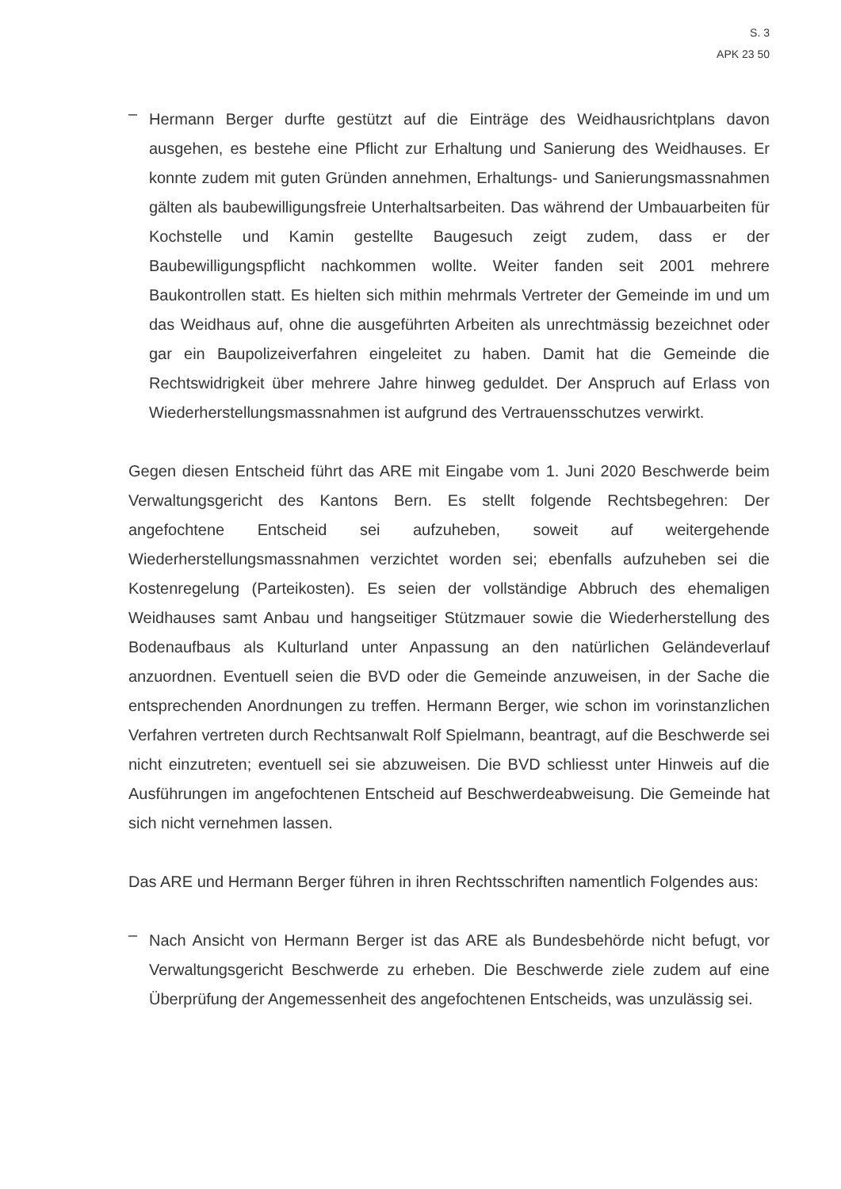S. 3
APK 23 50
–
Hermann Berger durfte gestützt auf die Einträge des Weidhausrichtplans davon ausgehen, es bestehe eine Pflicht zur Erhaltung und Sanierung des Weidhauses. Er konnte zudem mit guten Gründen annehmen, Erhaltungs- und Sanierungsmassnahmen gälten als baubewilligungsfreie Unterhaltsarbeiten. Das während der Umbauarbeiten für Kochstelle und Kamin gestellte Baugesuch zeigt zudem, dass er der Baubewilligungspflicht nachkommen wollte. Weiter fanden seit 2001 mehrere Baukontrollen statt. Es hielten sich mithin mehrmals Vertreter der Gemeinde im und um das Weidhaus auf, ohne die ausgeführten Arbeiten als unrechtmässig bezeichnet oder gar ein Baupolizeiverfahren eingeleitet zu haben. Damit hat die Gemeinde die Rechtswidrigkeit über mehrere Jahre hinweg geduldet. Der Anspruch auf Erlass von Wiederherstellungsmassnahmen ist aufgrund des Vertrauensschutzes verwirkt.
Gegen diesen Entscheid führt das ARE mit Eingabe vom 1. Juni 2020 Beschwerde beim Verwaltungsgericht des Kantons Bern. Es stellt folgende Rechtsbegehren: Der angefochtene Entscheid sei aufzuheben, soweit auf weitergehende Wiederherstellungsmassnahmen verzichtet worden sei; ebenfalls aufzuheben sei die Kostenregelung (Parteikosten). Es seien der vollständige Abbruch des ehemaligen Weidhauses samt Anbau und hangseitiger Stützmauer sowie die Wiederherstellung des Bodenaufbaus als Kulturland unter Anpassung an den natürlichen Geländeverlauf anzuordnen. Eventuell seien die BVD oder die Gemeinde anzuweisen, in der Sache die entsprechenden Anordnungen zu treffen. Hermann Berger, wie schon im vorinstanzlichen Verfahren vertreten durch Rechtsanwalt Rolf Spielmann, beantragt, auf die Beschwerde sei nicht einzutreten; eventuell sei sie abzuweisen. Die BVD schliesst unter Hinweis auf die Ausführungen im angefochtenen Entscheid auf Beschwerdeabweisung. Die Gemeinde hat sich nicht vernehmen lassen.
Das ARE und Hermann Berger führen in ihren Rechtsschriften namentlich Folgendes aus:
–
Nach Ansicht von Hermann Berger ist das ARE als Bundesbehörde nicht befugt, vor Verwaltungsgericht Beschwerde zu erheben. Die Beschwerde ziele zudem auf eine Überprüfung der Angemessenheit des angefochtenen Entscheids, was unzulässig sei.